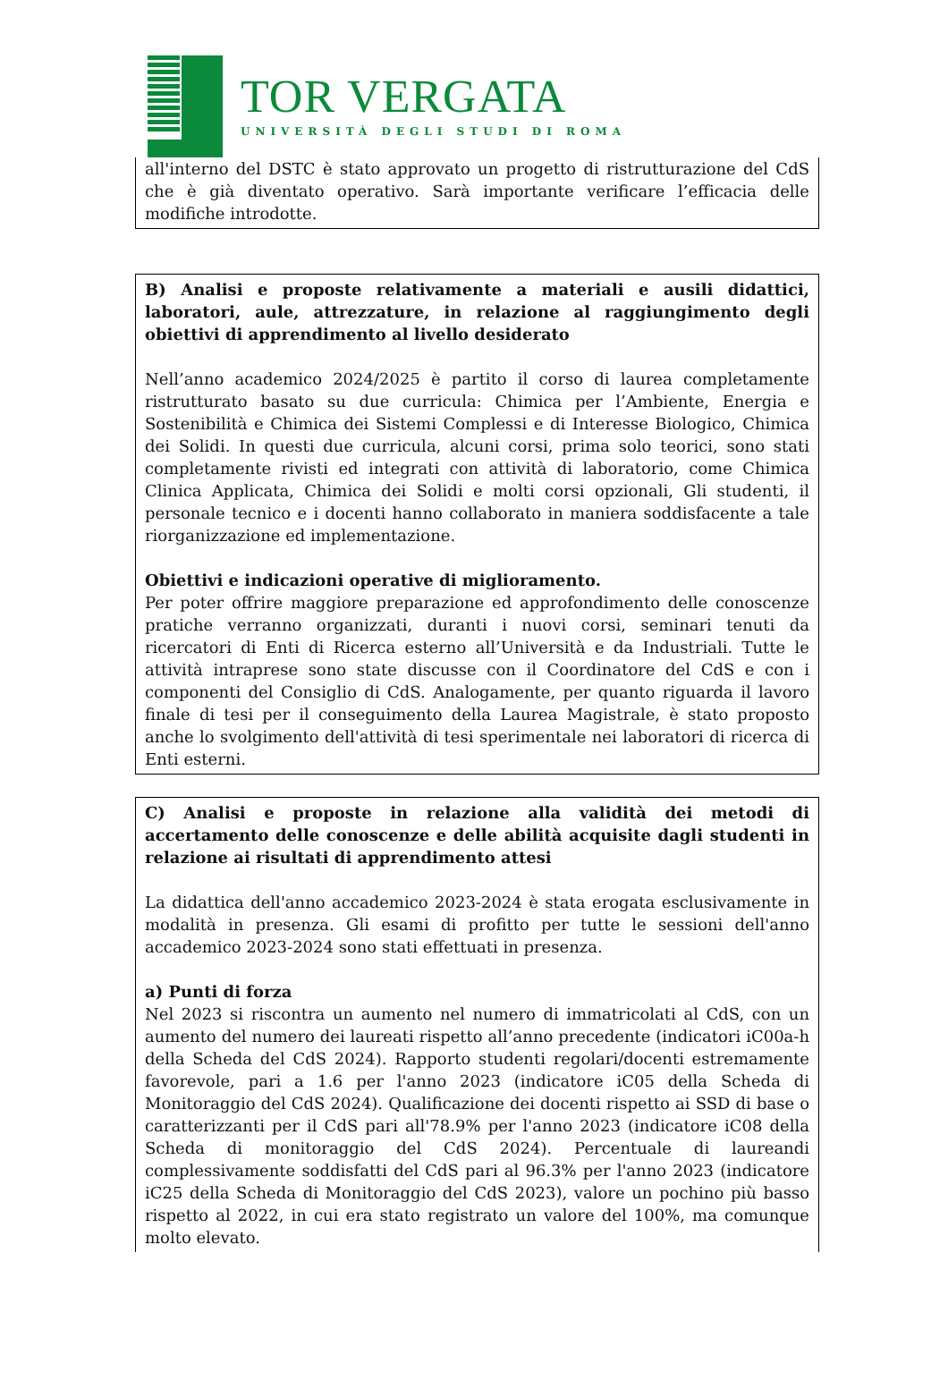TOR VERGATA
UNIVERSITÀ DEGLI STUDI DI ROMA
all'interno del DSTC è stato approvato un progetto di ristrutturazione del CdS che è già diventato operativo. Sarà importante verificare l’efficacia delle modifiche introdotte.
B) Analisi e proposte relativamente a materiali e ausili didattici, laboratori, aule, attrezzature, in relazione al raggiungimento degli obiettivi di apprendimento al livello desiderato
Nell’anno academico 2024/2025 è partito il corso di laurea completamente ristrutturato basato su due curricula: Chimica per l’Ambiente, Energia e Sostenibilità e Chimica dei Sistemi Complessi e di Interesse Biologico, Chimica dei Solidi. In questi due curricula, alcuni corsi, prima solo teorici, sono stati completamente rivisti ed integrati con attività di laboratorio, come Chimica Clinica Applicata, Chimica dei Solidi e molti corsi opzionali, Gli studenti, il personale tecnico e i docenti hanno collaborato in maniera soddisfacente a tale riorganizzazione ed implementazione.
Obiettivi e indicazioni operative di miglioramento.
Per poter offrire maggiore preparazione ed approfondimento delle conoscenze pratiche verranno organizzati, duranti i nuovi corsi, seminari tenuti da ricercatori di Enti di Ricerca esterno all’Università e da Industriali. Tutte le attività intraprese sono state discusse con il Coordinatore del CdS e con i componenti del Consiglio di CdS. Analogamente, per quanto riguarda il lavoro finale di tesi per il conseguimento della Laurea Magistrale, è stato proposto anche lo svolgimento dell'attività di tesi sperimentale nei laboratori di ricerca di Enti esterni.
C) Analisi e proposte in relazione alla validità dei metodi di accertamento delle conoscenze e delle abilità acquisite dagli studenti in relazione ai risultati di apprendimento attesi
La didattica dell'anno accademico 2023-2024 è stata erogata esclusivamente in modalità in presenza. Gli esami di profitto per tutte le sessioni dell'anno accademico 2023-2024 sono stati effettuati in presenza.
a) Punti di forza
Nel 2023 si riscontra un aumento nel numero di immatricolati al CdS, con un aumento del numero dei laureati rispetto all’anno precedente (indicatori iC00a-h della Scheda del CdS 2024). Rapporto studenti regolari/docenti estremamente favorevole, pari a 1.6 per l'anno 2023 (indicatore iC05 della Scheda di Monitoraggio del CdS 2024). Qualificazione dei docenti rispetto ai SSD di base o caratterizzanti per il CdS pari all'78.9% per l'anno 2023 (indicatore iC08 della Scheda di monitoraggio del CdS 2024). Percentuale di laureandi complessivamente soddisfatti del CdS pari al 96.3% per l'anno 2023 (indicatore iC25 della Scheda di Monitoraggio del CdS 2023), valore un pochino più basso rispetto al 2022, in cui era stato registrato un valore del 100%, ma comunque molto elevato.